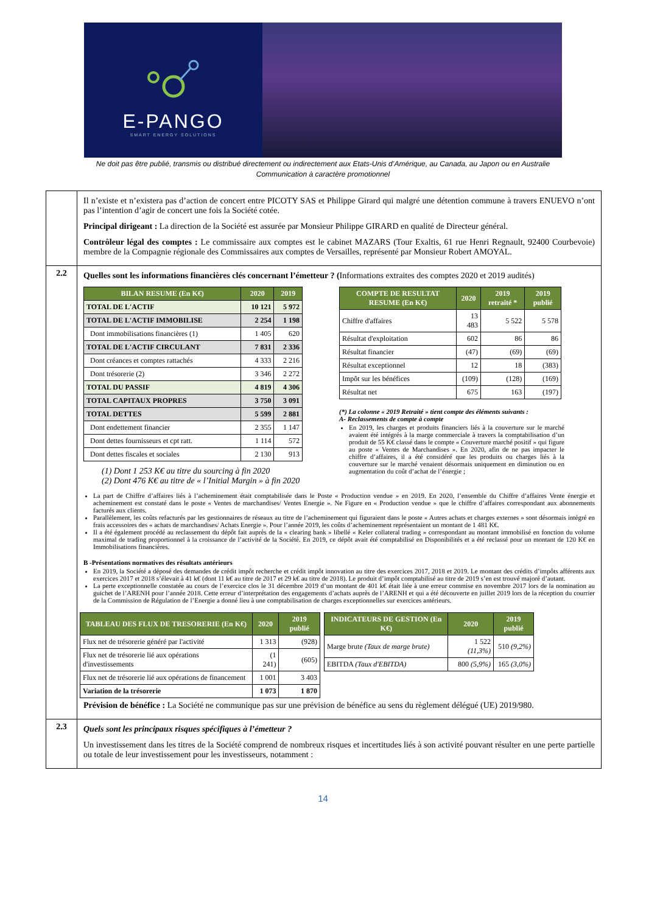E-PANGO
SMART ENERGY SOLUTIONS
Ne doit pas être publié, transmis ou distribué directement ou indirectement aux Etats-Unis d’Amérique, au Canada, au Japon ou en Australie
Communication à caractère promotionnel
| | Il n’existe et n’existera pas d’action de concert entre PICOTY SAS et Philippe Girard qui malgré une détention commune à travers ENUEVO n’ont pas l’intention d’agir de concert une fois la Société cotée. Principal dirigeant : La direction de la Société est assurée par Monsieur Philippe GIRARD en qualité de Directeur général. Contrôleur légal des comptes : Le commissaire aux comptes est le cabinet MAZARS (Tour Exaltis, 61 rue Henri Regnault, 92400 Courbevoie) membre de la Compagnie régionale des Commissaires aux comptes de Versailles, représenté par Monsieur Robert AMOYAL. |
| 2.2 | Quelles sont les informations financières clés concernant l’émetteur ? ( Informations extraites des comptes 2020 et 2019 audités) / BILAN RESUME (En K€) / 2020 / 2019 / / --- / --- / --- / / TOTAL DE L'ACTIF / 10 121 / 5 972 / / TOTAL DE L'ACTIF IMMOBILISE / 2 254 / 1 198 / / Dont immobilisations financières (1) / 1 405 / 620 / / TOTAL DE L'ACTIF CIRCULANT / 7 831 / 2 336 / / Dont créances et comptes rattachés / 4 333 / 2 216 / / Dont trésorerie (2) / 3 346 / 2 272 / / TOTAL DU PASSIF / 4 819 / 4 306 / / TOTAL CAPITAUX PROPRES / 3 750 / 3 091 / / TOTAL DETTES / 5 599 / 2 881 / / Dont endettement financier / 2 355 / 1 147 / / Dont dettes fournisseurs et cpt ratt. / 1 114 / 572 / / Dont dettes fiscales et sociales / 2 130 / 913 / (1) Dont 1 253 K€ au titre du sourcing à fin 2020 (2) Dont 476 K€ au titre de « l’Initial Margin » à fin 2020 / COMPTE DE RESULTAT RESUME (En K€) / 2020 / 2019 retraité * / 2019 publié / / --- / --- / --- / --- / / Chiffre d'affaires / 13 483 / 5 522 / 5 578 / / Résultat d'exploitation / 602 / 86 / 86 / / Résultat financier / (47) / (69) / (69) / / Résultat exceptionnel / 12 / 18 / (383) / / Impôt sur les bénéfices / (109) / (128) / (169) / / Résultat net / 675 / 163 / (197) / (*) La colonne « 2019 Retraité » tient compte des éléments suivants : A- Reclassements de compte à compte En 2019, les charges et produits financiers liés à la couverture sur le marché avaient été intégrés à la marge commerciale à travers la comptabilisation d’un produit de 55 K€ classé dans le compte « Couverture marché positif » qui figure au poste « Ventes de Marchandises ». En 2020, afin de ne pas impacter le chiffre d’affaires, il a été considéré que les produits ou charges liés à la couverture sur le marché venaient désormais uniquement en diminution ou en augmentation du coût d’achat de l’énergie ; La part de Chiffre d’affaires liés à l’acheminement était comptabilisée dans le Poste « Production vendue » en 2019. En 2020, l’ensemble du Chiffre d’affaires Vente énergie et acheminement est constaté dans le poste « Ventes de marchandises/ Ventes Energie ». Ne Figure en « Production vendue » que le chiffre d’affaires correspondant aux abonnements facturés aux clients. Parallèlement, les coûts refacturés par les gestionnaires de réseaux au titre de l’acheminement qui figuraient dans le poste « Autres achats et charges externes » sont désormais intégré en frais accessoires des « achats de marchandises/ Achats Energie ». Pour l’année 2019, les coûts d’acheminement représentaient un montant de 1 481 K€. Il a été également procédé au reclassement du dépôt fait auprès de la « clearing bank » libellé « Keler collateral trading » correspondant au montant immobilisé en fonction du volume maximal de trading proportionnel à la croissance de l’activité de la Société. En 2019, ce dépôt avait été comptabilisé en Disponibilités et a été reclassé pour un montant de 120 K€ en Immobilisations financières. B -Présentations normatives des résultats antérieurs En 2019, la Société a déposé des demandes de crédit impôt recherche et crédit impôt innovation au titre des exercices 2017, 2018 et 2019. Le montant des crédits d’impôts afférents aux exercices 2017 et 2018 s’élevait à 41 k€ (dont 11 k€ au titre de 2017 et 29 k€ au titre de 2018). Le produit d’impôt comptabilisé au titre de 2019 s’en est trouvé majoré d’autant. La perte exceptionnelle constatée au cours de l’exercice clos le 31 décembre 2019 d’un montant de 401 k€ était liée à une erreur commise en novembre 2017 lors de la nomination au guichet de l’ARENH pour l’année 2018. Cette erreur d’interprétation des engagements d’achats auprès de l’ARENH et qui a été découverte en juillet 2019 lors de la réception du courrier de la Commission de Régulation de l’Energie a donné lieu à une comptabilisation de charges exceptionnelles sur exercices antérieurs. / TABLEAU DES FLUX DE TRESORERIE (En K€) / 2020 / 2019 publié / / --- / --- / --- / / Flux net de trésorerie généré par l'activité / 1 313 / (928) / / Flux net de trésorerie lié aux opérations d'investissements / (1 241) / (605) / / Flux net de trésorerie lié aux opérations de financement / 1 001 / 3 403 / / Variation de la trésorerie / 1 073 / 1 870 / / INDICATEURS DE GESTION (En K€) / 2020 / 2019 publié / / --- / --- / --- / / Marge brute (Taux de marge brute) / 1 522 (11,3%) / 510 (9,2%) / / EBITDA (Taux d'EBITDA) / 800 (5,9%) / 165 (3,0%) / Prévision de bénéfice : La Société ne communique pas sur une prévision de bénéfice au sens du règlement délégué (UE) 2019/980. |
| 2.3 | Quels sont les principaux risques spécifiques à l’émetteur ? Un investissement dans les titres de la Société comprend de nombreux risques et incertitudes liés à son activité pouvant résulter en une perte partielle ou totale de leur investissement pour les investisseurs, notamment : |
14